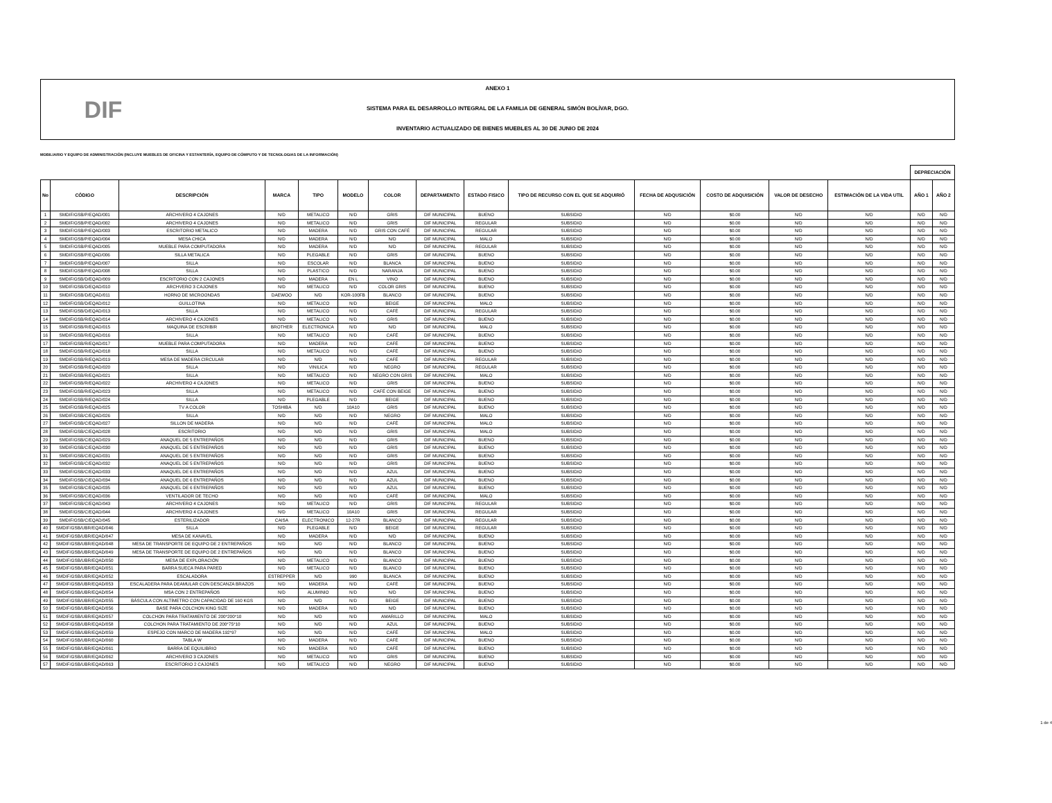DIF
ANEXO 1
SISTEMA PARA EL DESARROLLO INTEGRAL DE LA FAMILIA DE GENERAL SIMÓN BOLÍVAR, DGO.
INVENTARIO ACTUALIZADO DE BIENES MUEBLES AL 30 DE JUNIO DE 2024
MOBILIARIO Y EQUIPO DE ADMINISTRACIÓN (INCLUYE MUEBLES DE OFICINA Y ESTANTERÍA, EQUIPO DE CÓMPUTO Y DE TECNOLOGIAS DE LA INFORMACIÓN)
| | | | | | | | | | | | | | | DEPRECIACIÓN | |
| No | CÓDIGO | DESCRIPCIÓN | MARCA | TIPO | MODELO | COLOR | DEPARTAMENTO | ESTADO FISICO | TIPO DE RECURSO CON EL QUE SE ADQUIRIÓ | FECHA DE ADQUSICIÓN | COSTO DE ADQUISICIÓN | VALOR DE DESECHO | ESTIMACIÓN DE LA VIDA UTIL | AÑO 1 | AÑO 2 |
| 1 | SMDIF/GSB/P/EQAD/001 | ARCHIVERO 4 CAJONES | N/D | METALICO | N/D | GRIS | DIF MUNICIPAL | BUENO | SUBSIDIO | N/D | $0.00 | N/D | N/D | N/D | N/D |
| 2 | SMDIF/GSB/P/EQAD/002 | ARCHIVERO 4 CAJONES | N/D | METALICO | N/D | GRIS | DIF MUNICIPAL | REGULAR | SUBSIDIO | N/D | $0.00 | N/D | N/D | N/D | N/D |
| 3 | SMDIF/GSB/P/EQAD/003 | ESCRITORIO METALICO | N/D | MADERA | N/D | GRIS CON CAFÉ | DIF MUNICIPAL | REGULAR | SUBSIDIO | N/D | $0.00 | N/D | N/D | N/D | N/D |
| 4 | SMDIF/GSB/P/EQAD/004 | MESA CHICA | N/D | MADERA | N/D | N/D | DIF MUNICIPAL | MALO | SUBSIDIO | N/D | $0.00 | N/D | N/D | N/D | N/D |
| 5 | SMDIF/GSB/P/EQAD/005 | MUEBLE PARA COMPUTADORA | N/D | MADERA | N/D | N/D | DIF MUNICIPAL | REGULAR | SUBSIDIO | N/D | $0.00 | N/D | N/D | N/D | N/D |
| 6 | SMDIF/GSB/P/EQAD/006 | SILLA METALICA | N/D | PLEGABLE | N/D | GRIS | DIF MUNICIPAL | BUENO | SUBSIDIO | N/D | $0.00 | N/D | N/D | N/D | N/D |
| 7 | SMDIF/GSB/P/EQAD/007 | SILLA | N/D | ESCOLAR | N/D | BLANCA | DIF MUNICIPAL | BUENO | SUBSIDIO | N/D | $0.00 | N/D | N/D | N/D | N/D |
| 8 | SMDIF/GSB/P/EQAD/008 | SILLA | N/D | PLASTICO | N/D | NARANJA | DIF MUNICIPAL | BUENO | SUBSIDIO | N/D | $0.00 | N/D | N/D | N/D | N/D |
| 9 | SMDIF/GSB/D/EQAD/009 | ESCRITORIO CON 2 CAJONES | N/D | MADERA | EN L | VINO | DIF MUNICIPAL | BUENO | SUBSIDIO | N/D | $0.00 | N/D | N/D | N/D | N/D |
| 10 | SMDIF/GSB/D/EQAD/010 | ARCHVERO 3 CAJONES | N/D | METALICO | N/D | COLOR GRIS | DIF MUNICIPAL | BUENO | SUBSIDIO | N/D | $0.00 | N/D | N/D | N/D | N/D |
| 11 | SMDIF/GSB/D/EQAD/011 | HORNO DE MICROONDAS | DAEWOO | N/D | KOR-100FB | BLANCO | DIF MUNICIPAL | BUENO | SUBSIDIO | N/D | $0.00 | N/D | N/D | N/D | N/D |
| 12 | SMDIF/GSB/D/EQAD/012 | GUILLOTINA | N/D | METALICO | N/D | BEIGE | DIF MUNICIPAL | MALO | SUBSIDIO | N/D | $0.00 | N/D | N/D | N/D | N/D |
| 13 | SMDIF/GSB/D/EQAD/013 | SILLA | N/D | METALICO | N/D | CAFÉ | DIF MUNICIPAL | REGULAR | SUBSIDIO | N/D | $0.00 | N/D | N/D | N/D | N/D |
| 14 | SMDIF/GSB/R/EQAD/014 | ARCHIVERO 4 CAJONES | N/D | METALICO | N/D | GRIS | DIF MUNICIPAL | BUENO | SUBSIDIO | N/D | $0.00 | N/D | N/D | N/D | N/D |
| 15 | SMDIF/GSB/R/EQAD/015 | MAQUINA DE ESCRIBIR | BROTHER | ELECTRONICA | N/D | N/D | DIF MUNICIPAL | MALO | SUBSIDIO | N/D | $0.00 | N/D | N/D | N/D | N/D |
| 16 | SMDIF/GSB/R/EQAD/016 | SILLA | N/D | METALICO | N/D | CAFÉ | DIF MUNICIPAL | BUENO | SUBSIDIO | N/D | $0.00 | N/D | N/D | N/D | N/D |
| 17 | SMDIF/GSB/R/EQAD/017 | MUEBLE PARA COMPUTADORA | N/D | MADERA | N/D | CAFÉ | DIF MUNICIPAL | BUENO | SUBSIDIO | N/D | $0.00 | N/D | N/D | N/D | N/D |
| 18 | SMDIF/GSB/R/EQAD/018 | SILLA | N/D | METALICO | N/D | CAFÉ | DIF MUNICIPAL | BUENO | SUBSIDIO | N/D | $0.00 | N/D | N/D | N/D | N/D |
| 19 | SMDIF/GSB/R/EQAD/019 | MESA DE MADERA CIRCULAR | N/D | N/D | N/D | CAFÉ | DIF MUNICIPAL | REGULAR | SUBSIDIO | N/D | $0.00 | N/D | N/D | N/D | N/D |
| 20 | SMDIF/GSB/R/EQAD/020 | SILLA | N/D | VINILICA | N/D | NEGRO | DIF MUNICIPAL | REGULAR | SUBSIDIO | N/D | $0.00 | N/D | N/D | N/D | N/D |
| 21 | SMDIF/GSB/R/EQAD/021 | SILLA | N/D | METALICO | N/D | NEGRO CON GRIS | DIF MUNICIPAL | MALO | SUBSIDIO | N/D | $0.00 | N/D | N/D | N/D | N/D |
| 22 | SMDIF/GSB/R/EQAD/022 | ARCHIVERO 4 CAJONES | N/D | METALICO | N/D | GRIS | DIF MUNICIPAL | BUENO | SUBSIDIO | N/D | $0.00 | N/D | N/D | N/D | N/D |
| 23 | SMDIF/GSB/R/EQAD/023 | SILLA | N/D | METALICO | N/D | CAFÉ CON BEIGE | DIF MUNICIPAL | BUENO | SUBSIDIO | N/D | $0.00 | N/D | N/D | N/D | N/D |
| 24 | SMDIF/GSB/R/EQAD/024 | SILLA | N/D | PLEGABLE | N/D | BEIGE | DIF MUNICIPAL | BUENO | SUBSIDIO | N/D | $0.00 | N/D | N/D | N/D | N/D |
| 25 | SMDIF/GSB/R/EQAD/025 | TV A COLOR | TOSHIBA | N/D | 10A10 | GRIS | DIF MUNICIPAL | BUENO | SUBSIDIO | N/D | $0.00 | N/D | N/D | N/D | N/D |
| 26 | SMDIF/GSB/C/EQAD/026 | SILLA | N/D | N/D | N/D | NEGRO | DIF MUNICIPAL | MALO | SUBSIDIO | N/D | $0.00 | N/D | N/D | N/D | N/D |
| 27 | SMDIF/GSB/C/EQAD/027 | SILLON DE MADERA | N/D | N/D | N/D | CAFÉ | DIF MUNICIPAL | MALO | SUBSIDIO | N/D | $0.00 | N/D | N/D | N/D | N/D |
| 28 | SMDIF/GSB/C/EQAD/028 | ESCRITORIO | N/D | N/D | N/D | GRIS | DIF MUNICIPAL | MALO | SUBSIDIO | N/D | $0.00 | N/D | N/D | N/D | N/D |
| 29 | SMDIF/GSB/C/EQAD/029 | ANAQUEL DE 5 ENTREPAÑOS | N/D | N/D | N/D | GRIS | DIF MUNICIPAL | BUENO | SUBSIDIO | N/D | $0.00 | N/D | N/D | N/D | N/D |
| 30 | SMDIF/GSB/C/EQAD/030 | ANAQUEL DE 5 ENTREPAÑOS | N/D | N/D | N/D | GRIS | DIF MUNICIPAL | BUENO | SUBSIDIO | N/D | $0.00 | N/D | N/D | N/D | N/D |
| 31 | SMDIF/GSB/C/EQAD/031 | ANAQUEL DE 5 ENTREPAÑOS | N/D | N/D | N/D | GRIS | DIF MUNICIPAL | BUENO | SUBSIDIO | N/D | $0.00 | N/D | N/D | N/D | N/D |
| 32 | SMDIF/GSB/C/EQAD/032 | ANAQUEL DE 5 ENTREPAÑOS | N/D | N/D | N/D | GRIS | DIF MUNICIPAL | BUENO | SUBSIDIO | N/D | $0.00 | N/D | N/D | N/D | N/D |
| 33 | SMDIF/GSB/C/EQAD/033 | ANAQUEL DE 6 ENTREPAÑOS | N/D | N/D | N/D | AZUL | DIF MUNICIPAL | BUENO | SUBSIDIO | N/D | $0.00 | N/D | N/D | N/D | N/D |
| 34 | SMDIF/GSB/C/EQAD/034 | ANAQUEL DE 6 ENTREPAÑOS | N/D | N/D | N/D | AZUL | DIF MUNICIPAL | BUENO | SUBSIDIO | N/D | $0.00 | N/D | N/D | N/D | N/D |
| 35 | SMDIF/GSB/C/EQAD/035 | ANAQUEL DE 6 ENTREPAÑOS | N/D | N/D | N/D | AZUL | DIF MUNICIPAL | BUENO | SUBSIDIO | N/D | $0.00 | N/D | N/D | N/D | N/D |
| 36 | SMDIF/GSB/C/EQAD/036 | VENTILADOR DE TECHO | N/D | N/D | N/D | CAFÉ | DIF MUNICIPAL | MALO | SUBSIDIO | N/D | $0.00 | N/D | N/D | N/D | N/D |
| 37 | SMDIF/GSB/C/EQAD/043 | ARCHIVERO 4 CAJONES | N/D | METALICO | N/D | GRIS | DIF MUNICIPAL | REGULAR | SUBSIDIO | N/D | $0.00 | N/D | N/D | N/D | N/D |
| 38 | SMDIF/GSB/C/EQAD/044 | ARCHIVERO 4 CAJONES | N/D | METALICO | 10A10 | GRIS | DIF MUNICIPAL | REGULAR | SUBSIDIO | N/D | $0.00 | N/D | N/D | N/D | N/D |
| 39 | SMDIF/GSB/C/EQAD/045 | ESTERILIZADOR | CAISA | ELECTRONICO | 12-27R | BLANCO | DIF MUNICIPAL | REGULAR | SUBSIDIO | N/D | $0.00 | N/D | N/D | N/D | N/D |
| 40 | SMDIF/GSB/UBR/EQAD/046 | SILLA | N/D | PLEGABLE | N/D | BEIGE | DIF MUNICIPAL | REGULAR | SUBSIDIO | N/D | $0.00 | N/D | N/D | N/D | N/D |
| 41 | SMDIF/GSB/UBR/EQAD/047 | MESA DE KANAVEL | N/D | MADERA | N/D | N/D | DIF MUNICIPAL | BUENO | SUBSIDIO | N/D | $0.00 | N/D | N/D | N/D | N/D |
| 42 | SMDIF/GSB/UBR/EQAD/048 | MESA DE TRANSPORTE DE EQUIPO DE 2 ENTREPAÑOS | N/D | N/D | N/D | BLANCO | DIF MUNICIPAL | BUENO | SUBSIDIO | N/D | $0.00 | N/D | N/D | N/D | N/D |
| 43 | SMDIF/GSB/UBR/EQAD/049 | MESA DE TRANSPORTE DE EQUIPO DE 2 ENTREPAÑOS | N/D | N/D | N/D | BLANCO | DIF MUNICIPAL | BUENO | SUBSIDIO | N/D | $0.00 | N/D | N/D | N/D | N/D |
| 44 | SMDIF/GSB/UBR/EQAD/050 | MESA DE EXPLORACIÓN | N/D | METALICO | N/D | BLANCO | DIF MUNICIPAL | BUENO | SUBSIDIO | N/D | $0.00 | N/D | N/D | N/D | N/D |
| 45 | SMDIF/GSB/UBR/EQAD/051 | BARRA SUECA PARA PARED | N/D | METALICO | N/D | BLANCO | DIF MUNICIPAL | BUENO | SUBSIDIO | N/D | $0.00 | N/D | N/D | N/D | N/D |
| 46 | SMDIF/GSB/UBR/EQAD/052 | ESCALADORA | ESTREPPER | N/D | 990 | BLANCA | DIF MUNICIPAL | BUENO | SUBSIDIO | N/D | $0.00 | N/D | N/D | N/D | N/D |
| 47 | SMDIF/GSB/UBR/EQAD/053 | ESCALADERA PARA DEAMULAR CON DESCANZA BRAZOS | N/D | MADERA | N/D | CAFÉ | DIF MUNICIPAL | BUENO | SUBSIDIO | N/D | $0.00 | N/D | N/D | N/D | N/D |
| 48 | SMDIF/GSB/UBR/EQAD/054 | MSA CON 2 ENTREPAÑOS | N/D | ALUMINIO | N/D | N/D | DIF MUNICIPAL | BUENO | SUBSIDIO | N/D | $0.00 | N/D | N/D | N/D | N/D |
| 49 | SMDIF/GSB/UBR/EQAD/055 | BÁSCULA CON ALTÍMETRO CON CAPACIDAD DE 160 KGS | N/D | N/D | N/D | BEIGE | DIF MUNICIPAL | BUENO | SUBSIDIO | N/D | $0.00 | N/D | N/D | N/D | N/D |
| 50 | SMDIF/GSB/UBR/EQAD/056 | BASE PARA COLCHON KING SIZE | N/D | MADERA | N/D | N/D | DIF MUNICIPAL | BUENO | SUBSIDIO | N/D | $0.00 | N/D | N/D | N/D | N/D |
| 51 | SMDIF/GSB/UBR/EQAD/057 | COLCHON PARA TRATAMIENTO DE 200*200*10 | N/D | N/D | N/D | AMARILLO | DIF MUNICIPAL | MALO | SUBSIDIO | N/D | $0.00 | N/D | N/D | N/D | N/D |
| 52 | SMDIF/GSB/UBR/EQAD/058 | COLCHON PARA TRATAMIENTO DE 200*75*10 | N/D | N/D | N/D | AZUL | DIF MUNICIPAL | BUENO | SUBSIDIO | N/D | $0.00 | N/D | N/D | N/D | N/D |
| 53 | SMDIF/GSB/UBR/EQAD/059 | ESPEJO CON MARCO DE MADERA 192*97 | N/D | N/D | N/D | CAFÉ | DIF MUNICIPAL | MALO | SUBSIDIO | N/D | $0.00 | N/D | N/D | N/D | N/D |
| 54 | SMDIF/GSB/UBR/EQAD/060 | TABLA W | N/D | MADERA | N/D | CAFÉ | DIF MUNICIPAL | BUENO | SUBSIDIO | N/D | $0.00 | N/D | N/D | N/D | N/D |
| 55 | SMDIF/GSB/UBR/EQAD/061 | BARRA DE EQUILIBRIO | N/D | MADERA | N/D | CAFÉ | DIF MUNICIPAL | BUENO | SUBSIDIO | N/D | $0.00 | N/D | N/D | N/D | N/D |
| 56 | SMDIF/GSB/UBR/EQAD/062 | ARCHIVERO 3 CAJONES | N/D | METALICO | N/D | GRIS | DIF MUNICIPAL | BUENO | SUBSIDIO | N/D | $0.00 | N/D | N/D | N/D | N/D |
| 57 | SMDIF/GSB/UBR/EQAD/063 | ESCRITORIO 2 CAJONES | N/D | METALICO | N/D | NEGRO | DIF MUNICIPAL | BUENO | SUBSIDIO | N/D | $0.00 | N/D | N/D | N/D | N/D |
1 de 4